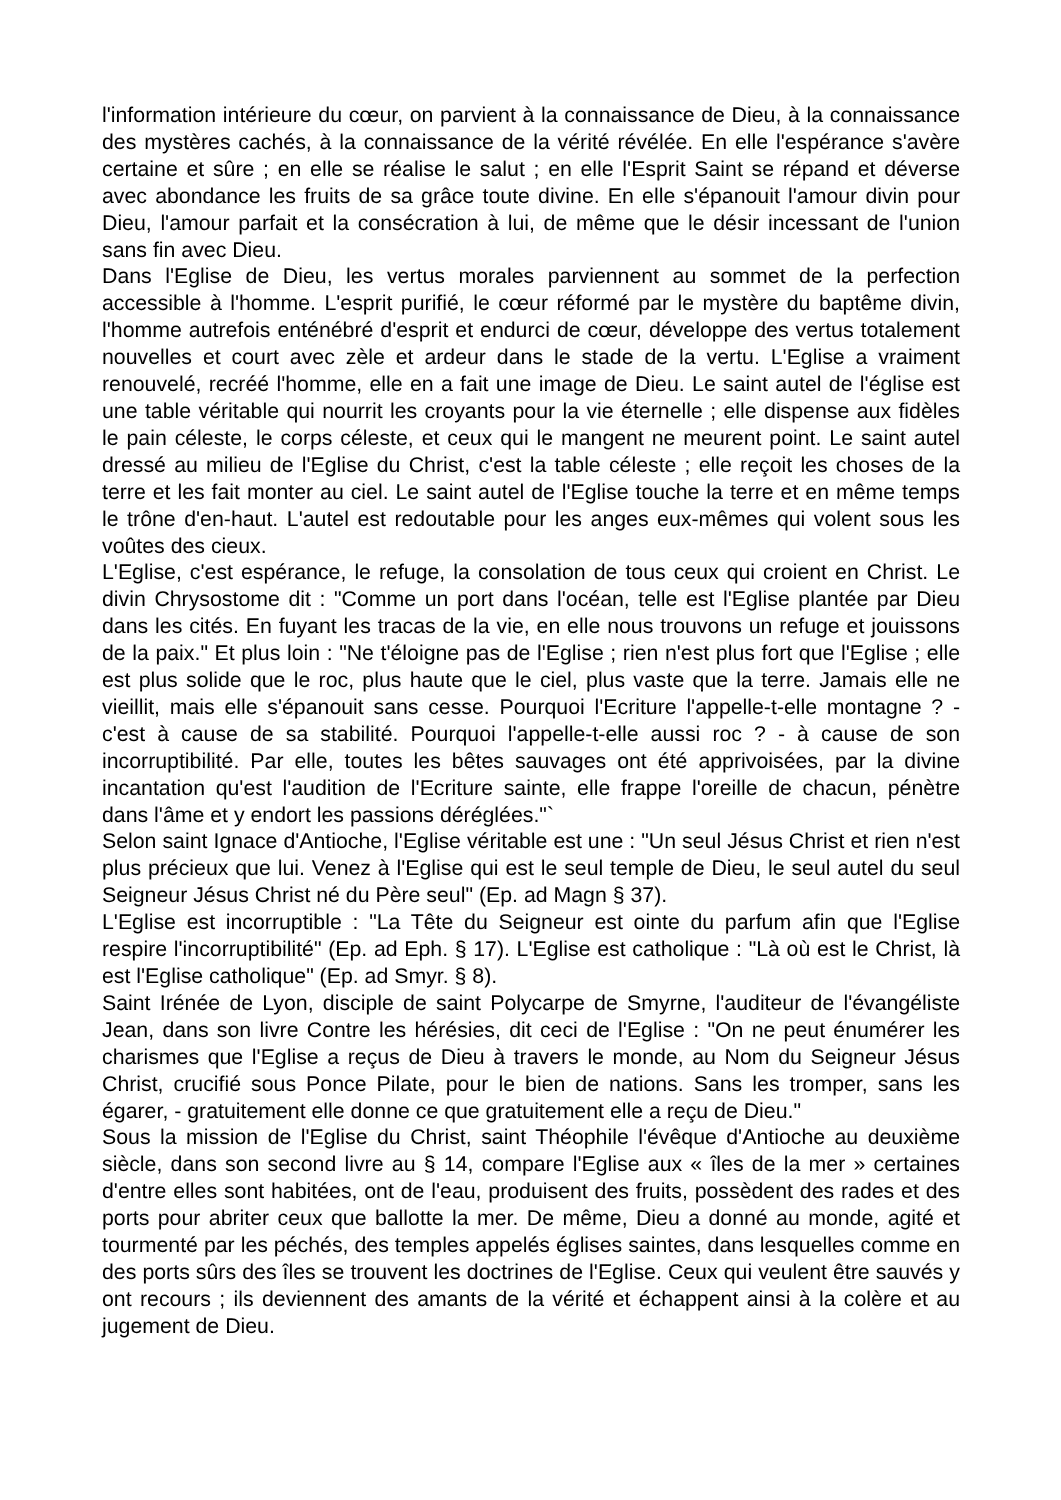l'information intérieure du cœur, on parvient à la connaissance de Dieu, à la connaissance des mystères cachés, à la connaissance de la vérité révélée. En elle l'espérance s'avère certaine et sûre ; en elle se réalise le salut ; en elle l'Esprit Saint se répand et déverse avec abondance les fruits de sa grâce toute divine. En elle s'épanouit l'amour divin pour Dieu, l'amour parfait et la consécration à lui, de même que le désir incessant de l'union sans fin avec Dieu.
Dans l'Eglise de Dieu, les vertus morales parviennent au sommet de la perfection accessible à l'homme. L'esprit purifié, le cœur réformé par le mystère du baptême divin, l'homme autrefois enténébré d'esprit et endurci de cœur, développe des vertus totalement nouvelles et court avec zèle et ardeur dans le stade de la vertu. L'Eglise a vraiment renouvelé, recréé l'homme, elle en a fait une image de Dieu. Le saint autel de l'église est une table véritable qui nourrit les croyants pour la vie éternelle ; elle dispense aux fidèles le pain céleste, le corps céleste, et ceux qui le mangent ne meurent point. Le saint autel dressé au milieu de l'Eglise du Christ, c'est la table céleste ; elle reçoit les choses de la terre et les fait monter au ciel. Le saint autel de l'Eglise touche la terre et en même temps le trône d'en-haut. L'autel est redoutable pour les anges eux-mêmes qui volent sous les voûtes des cieux.
L'Eglise, c'est espérance, le refuge, la consolation de tous ceux qui croient en Christ. Le divin Chrysostome dit : "Comme un port dans l'océan, telle est l'Eglise plantée par Dieu dans les cités. En fuyant les tracas de la vie, en elle nous trouvons un refuge et jouissons de la paix." Et plus loin : "Ne t'éloigne pas de l'Eglise ; rien n'est plus fort que l'Eglise ; elle est plus solide que le roc, plus haute que le ciel, plus vaste que la terre. Jamais elle ne vieillit, mais elle s'épanouit sans cesse. Pourquoi l'Ecriture l'appelle-t-elle montagne ? - c'est à cause de sa stabilité. Pourquoi l'appelle-t-elle aussi roc ? - à cause de son incorruptibilité. Par elle, toutes les bêtes sauvages ont été apprivoisées, par la divine incantation qu'est l'audition de l'Ecriture sainte, elle frappe l'oreille de chacun, pénètre dans l'âme et y endort les passions déréglées."`
Selon saint Ignace d'Antioche, l'Eglise véritable est une : "Un seul Jésus Christ et rien n'est plus précieux que lui. Venez à l'Eglise qui est le seul temple de Dieu, le seul autel du seul Seigneur Jésus Christ né du Père seul" (Ep. ad Magn § 37).
L'Eglise est incorruptible : "La Tête du Seigneur est ointe du parfum afin que l'Eglise respire l'incorruptibilité" (Ep. ad Eph. § 17). L'Eglise est catholique : "Là où est le Christ, là est l'Eglise catholique" (Ep. ad Smyr. § 8).
Saint Irénée de Lyon, disciple de saint Polycarpe de Smyrne, l'auditeur de l'évangéliste Jean, dans son livre Contre les hérésies, dit ceci de l'Eglise : "On ne peut énumérer les charismes que l'Eglise a reçus de Dieu à travers le monde, au Nom du Seigneur Jésus Christ, crucifié sous Ponce Pilate, pour le bien de nations. Sans les tromper, sans les égarer, - gratuitement elle donne ce que gratuitement elle a reçu de Dieu."
Sous la mission de l'Eglise du Christ, saint Théophile l'évêque d'Antioche au deuxième siècle, dans son second livre au § 14, compare l'Eglise aux « îles de la mer » certaines d'entre elles sont habitées, ont de l'eau, produisent des fruits, possèdent des rades et des ports pour abriter ceux que ballotte la mer. De même, Dieu a donné au monde, agité et tourmenté par les péchés, des temples appelés églises saintes, dans lesquelles comme en des ports sûrs des îles se trouvent les doctrines de l'Eglise. Ceux qui veulent être sauvés y ont recours ; ils deviennent des amants de la vérité et échappent ainsi à la colère et au jugement de Dieu.